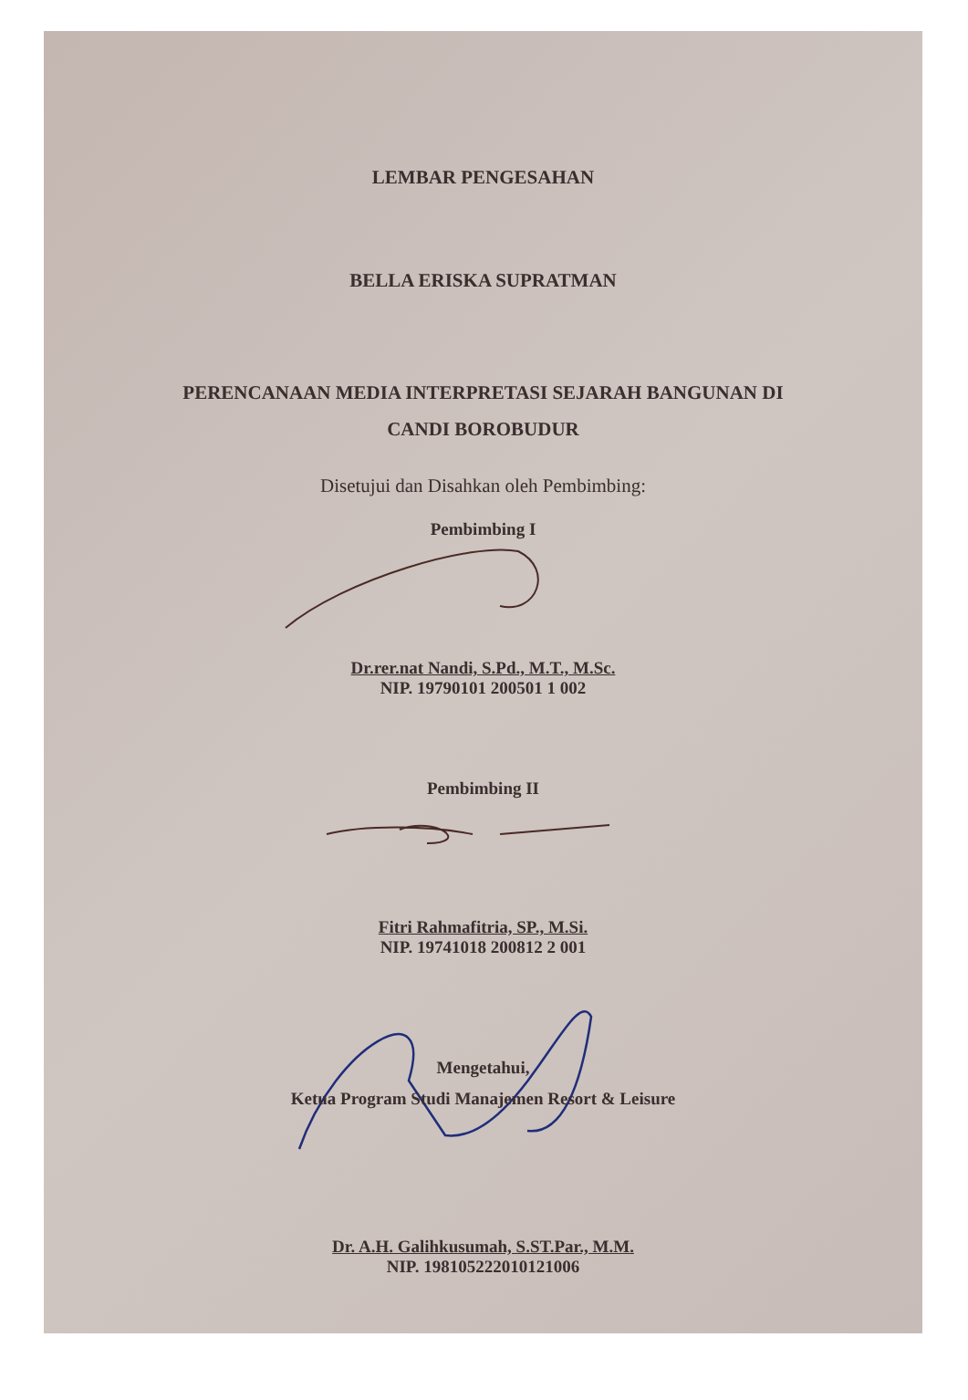LEMBAR PENGESAHAN
BELLA ERISKA SUPRATMAN
PERENCANAAN MEDIA INTERPRETASI SEJARAH BANGUNAN DI
CANDI BOROBUDUR
Disetujui dan Disahkan oleh Pembimbing:
Pembimbing I
Dr.rer.nat Nandi, S.Pd., M.T., M.Sc.
NIP. 19790101 200501 1 002
Pembimbing II
Fitri Rahmafitria, SP., M.Si.
NIP. 19741018 200812 2 001
Mengetahui,
Ketua Program Studi Manajemen Resort & Leisure
Dr. A.H. Galihkusumah, S.ST.Par., M.M.
NIP. 198105222010121006